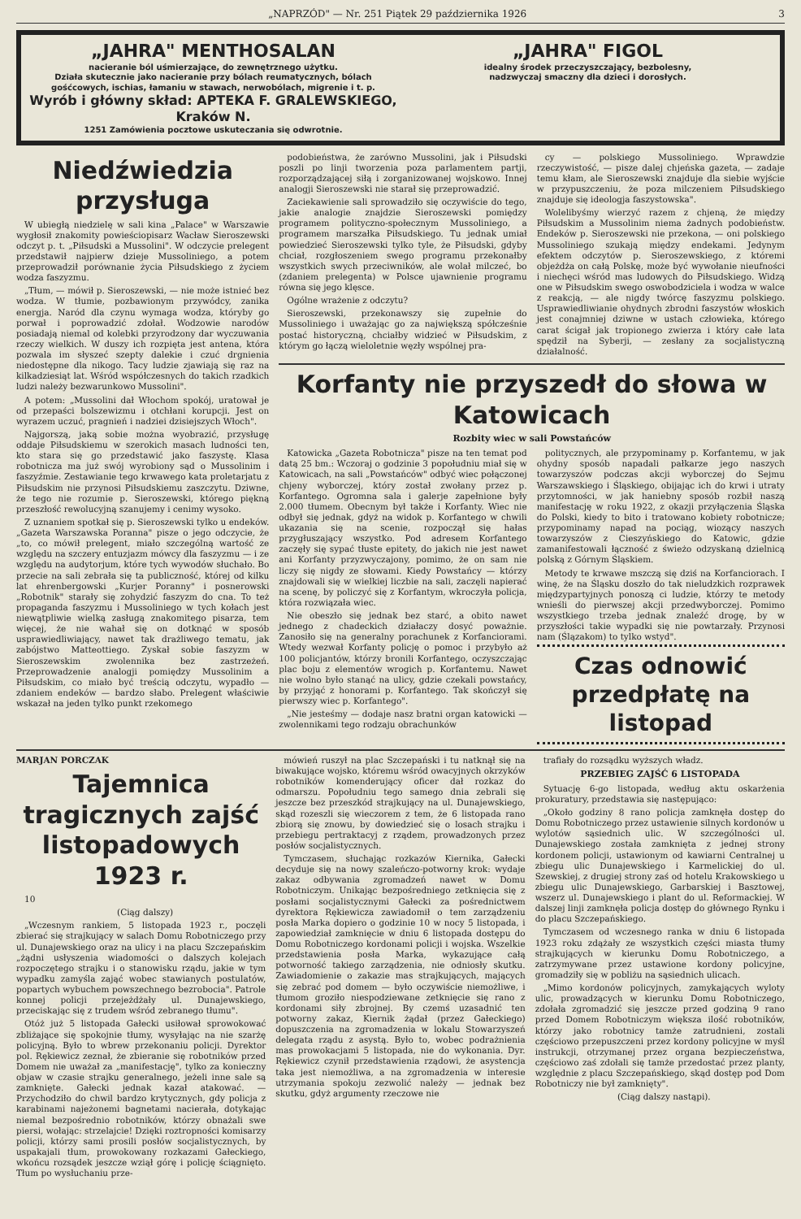„NAPRZÓD" — Nr. 251 Piątek 29 października 1926 3
„JAHRA" MENTHOSALAN
nacieranie ból uśmierzające, do zewnętrznego użytku.
Działa skutecznie jako nacieranie przy bólach reumatycznych, bólach gośćcowych, ischias, łamaniu w stawach, nerwobólach, migrenie i t. p.
Wyrób i główny skład: APTEKA F. GRALEWSKIEGO, Kraków N.
1251 Zamówienia pocztowe uskuteczania się odwrotnie.
„JAHRA" FIGOL
idealny środek przeczyszczający, bezbolesny,
nadzwyczaj smaczny dla dzieci i dorosłych.
Niedźwiedzia przysługa
W ubiegłą niedzielę w sali kina „Palace" w Warszawie wygłosił znakomity powieściopisarz Wacław Sieroszewski odczyt p. t. „Piłsudski a Mussolini". W odczycie prelegent przedstawił najpierw dzieje Mussoliniego, a potem przeprowadził porównanie życia Piłsudskiego z życiem wodza faszyzmu.
„Tłum, — mówił p. Sieroszewski, — nie może istnieć bez wodza. W tłumie, pozbawionym przywódcy, zanika energja. Naród dla czynu wymaga wodza, któryby go porwał i poprowadzić zdołał. Wodzowie narodów posiadają niemal od kolebki przyrodzony dar wyczuwania rzeczy wielkich. W duszy ich rozpięta jest antena, która pozwala im słyszeć szepty dalekie i czuć drgnienia niedostępne dla nikogo. Tacy ludzie zjawiają się raz na kilkadziesiąt lat. Wśród współczesnych do takich rzadkich ludzi należy bezwarunkowo Mussolini".
A potem: „Mussolini dał Włochom spokój, uratował je od przepaści bolszewizmu i otchłani korupcji. Jest on wyrazem uczuć, pragnień i nadziei dzisiejszych Włoch".
Najgorszą, jaką sobie można wyobrazić, przysługę oddaje Piłsudskiemu w szerokich masach ludności ten, kto stara się go przedstawić jako faszystę. Klasa robotnicza ma już swój wyrobiony sąd o Mussolinim i faszyźmie. Zestawianie tego krwawego kata proletarjatu z Piłsudskim nie przynosi Piłsudskiemu zaszczytu. Dziwne, że tego nie rozumie p. Sieroszewski, którego piękną przeszłość rewolucyjną szanujemy i cenimy wysoko.
Z uznaniem spotkał się p. Sieroszewski tylko u endeków. „Gazeta Warszawska Poranna" pisze o jego odczycie, że „to, co mówił prelegent, miało szczególną wartość ze względu na szczery entuzjazm mówcy dla faszyzmu — i ze względu na audytorjum, które tych wywodów słuchało. Bo przecie na sali zebrała się ta publiczność, której od kilku lat ehrenbergowski „Kurjer Poranny" i posnerowski „Robotnik" starały się zohydzić faszyzm do cna. To też propaganda faszyzmu i Mussoliniego w tych kołach jest niewątpliwie wielką zasługą znakomitego pisarza, tem więcej, że nie wahał się on dotknąć w sposób usprawiedliwiający, nawet tak drażliwego tematu, jak zabójstwo Matteottiego. Zyskał sobie faszyzm w Sieroszewskim zwolennika bez zastrzeżeń. Przeprowadzenie analogji pomiędzy Mussolinim a Piłsudskim, co miało być treścią odczytu, wypadło — zdaniem endeków — bardzo słabo. Prelegent właściwie wskazał na jeden tylko punkt rzekomego
podobieństwa, że zarówno Mussolini, jak i Piłsudski poszli po linji tworzenia poza parlamentem partji, rozporządzającej siłą i zorganizowanej wojskowo. Innej analogji Sieroszewski nie starał się przeprowadzić.
Zaciekawienie sali sprowadziło się oczywiście do tego, jakie analogie znajdzie Sieroszewski pomiędzy programem polityczno-społecznym Mussoliniego, a programem marszałka Piłsudskiego. Tu jednak umiał powiedzieć Sieroszewski tylko tyle, że Piłsudski, gdyby chciał, rozgłoszeniem swego programu przekonałby wszystkich swych przeciwników, ale wolał milczeć, bo (zdaniem prelegenta) w Polsce ujawnienie programu równa się jego klęsce.
Ogólne wrażenie z odczytu?
Sieroszewski, przekonawszy się zupełnie do Mussoliniego i uważając go za największą spółcześnie postać historyczną, chciałby widzieć w Piłsudskim, z którym go łączą wieloletnie węzły wspólnej pra-
cy — polskiego Mussoliniego. Wprawdzie rzeczywistość, — pisze dalej chjeńska gazeta, — zadaje temu kłam, ale Sieroszewski znajduje dla siebie wyjście w przypuszczeniu, że poza milczeniem Piłsudskiego znajduje się ideologja faszystowska".
Wolelibyśmy wierzyć razem z chjeną, że między Piłsudskim a Mussolinim niema żadnych podobieństw. Endeków p. Sieroszewski nie przekona, — oni polskiego Mussoliniego szukają między endekami. Jedynym efektem odczytów p. Sieroszewskiego, z któremi objeżdża on całą Polskę, może być wywołanie nieufności i niechęci wśród mas ludowych do Piłsudskiego. Widzą one w Piłsudskim swego oswobodziciela i wodza w walce z reakcją, — ale nigdy twórcę faszyzmu polskiego. Usprawiedliwianie ohydnych zbrodni faszystów włoskich jest conajmniej dziwne w ustach człowieka, którego carat ścigał jak tropionego zwierza i który całe lata spędził na Syberji, — zesłany za socjalistyczną działalność.
Korfanty nie przyszedł do słowa w Katowicach
Rozbity wiec w sali Powstańców
Katowicka „Gazeta Robotnicza" pisze na ten temat pod datą 25 bm.: Wczoraj o godzinie 3 popołudniu miał się w Katowicach, na sali „Powstańców" odbyć wiec połączonej chjeny wyborczej, który został zwołany przez p. Korfantego. Ogromna sala i galerje zapełnione były 2.000 tłumem. Obecnym był także i Korfanty. Wiec nie odbył się jednak, gdyż na widok p. Korfantego w chwili ukazania się na scenie, rozpoczął się hałas przygłuszający wszystko. Pod adresem Korfantego zaczęły się sypać tłuste epitety, do jakich nie jest nawet ani Korfanty przyzwyczajony, pomimo, że on sam nie liczy się nigdy ze słowami. Kiedy Powstańcy — którzy znajdowali się w wielkiej liczbie na sali, zaczęli napierać na scenę, by policzyć się z Korfantym, wkroczyła policja, która rozwiązała wiec.
Nie obeszło się jednak bez starć, a obito nawet jednego z chadeckich działaczy dosyć poważnie. Zanosiło się na generalny porachunek z Korfanciorami. Wtedy wezwał Korfanty policję o pomoc i przybyło aż 100 policjantów, którzy bronili Korfantego, oczyszczając plac boju z elementów wrogich p. Korfantemu. Nawet nie wolno było stanąć na ulicy, gdzie czekali powstańcy, by przyjąć z honorami p. Korfantego. Tak skończył się pierwszy wiec p. Korfantego".
„Nie jesteśmy — dodaje nasz bratni organ katowicki — zwolennikami tego rodzaju obrachunków
politycznych, ale przypominamy p. Korfantemu, w jak ohydny sposób napadali pałkarze jego naszych towarzyszów podczas akcji wyborczej do Sejmu Warszawskiego i Śląskiego, obijając ich do krwi i utraty przytomności, w jak haniebny sposób rozbił naszą manifestację w roku 1922, z okazji przyłączenia Śląska do Polski, kiedy to bito i tratowano kobiety robotnicze; przypominamy napad na pociąg, wiozący naszych towarzyszów z Cieszyńskiego do Katowic, gdzie zamanifestowali łączność z świeżo odzyskaną dzielnicą polską z Górnym Śląskiem.
Metody te krwawe mszczą się dziś na Korfanciorach. I winę, że na Śląsku doszło do tak nieludzkich rozprawek międzypartyjnych ponoszą ci ludzie, którzy te metody wnieśli do pierwszej akcji przedwyborczej. Pomimo wszystkiego trzeba jednak znaleźć drogę, by w przyszłości takie wypadki się nie powtarzały. Przynosi nam (Ślązakom) to tylko wstyd".
Czas odnowić przedpłatę na listopad
MARJAN PORCZAK
Tajemnica tragicznych zajść listopadowych 1923 r.
10
(Ciąg dalszy)
„Wczesnym rankiem, 5 listopada 1923 r., poczęli zbierać się strajkujący w salach Domu Robotniczego przy ul. Dunajewskiego oraz na ulicy i na placu Szczepańskim „żądni usłyszenia wiadomości o dalszych kolejach rozpoczętego strajku i o stanowisku rządu, jakie w tym wypadku zamyśla zająć wobec stawianych postulatów, popartych wybuchem powszechnego bezrobocia". Patrole konnej policji przejeżdżały ul. Dunajewskiego, przeciskając się z trudem wśród zebranego tłumu".
Otóż już 5 listopada Gałecki usiłował sprowokować zbliżające się spokojnie tłumy, wysyłając na nie szarżę policyjną. Było to wbrew przekonaniu policji. Dyrektor pol. Rękiewicz zeznał, że zbieranie się robotników przed Domem nie uważał za „manifestację", tylko za konieczny objaw w czasie strajku generalnego, jeżeli inne sale są zamknięte. Gałecki jednak kazał atakować. — Przychodziło do chwil bardzo krytycznych, gdy policja z karabinami najeżonemi bagnetami nacierała, dotykając niemal bezpośrednio robotników, którzy obnażali swe piersi, wołając: strzelajcie! Dzięki roztropności komisarzy policji, którzy sami prosili posłów socjalistycznych, by uspakajali tłum, prowokowany rozkazami Gałeckiego, wkońcu rozsądek jeszcze wziął górę i policję ściągnięto. Tłum po wysłuchaniu prze-
mówień ruszył na plac Szczepański i tu natknął się na biwakujące wojsko, któremu wśród owacyjnych okrzyków robotników komenderujący oficer dał rozkaz do odmarszu. Popołudniu tego samego dnia zebrali się jeszcze bez przeszkód strajkujący na ul. Dunajewskiego, skąd rozeszli się wieczorem z tem, że 6 listopada rano zbiorą się znowu, by dowiedzieć się o losach strajku i przebiegu pertraktacyj z rządem, prowadzonych przez posłów socjalistycznych.
Tymczasem, słuchając rozkazów Kiernika, Gałecki decyduje się na nowy szaleńczo-potworny krok: wydaje zakaz odbywania zgromadzeń nawet w Domu Robotniczym. Unikając bezpośredniego zetknięcia się z posłami socjalistycznymi Gałecki za pośrednictwem dyrektora Rękiewicza zawiadomił o tem zarządzeniu posła Marka dopiero o godzinie 10 w nocy 5 listopada, i zapowiedział zamknięcie w dniu 6 listopada dostępu do Domu Robotniczego kordonami policji i wojska. Wszelkie przedstawienia posła Marka, wykazujące całą potworność takiego zarządzenia, nie odniosły skutku. Zawiadomienie o zakazie mas strajkujących, mających się zebrać pod domem — było oczywiście niemożliwe, i tłumom groziło niespodziewane zetknięcie się rano z kordonami siły zbrojnej. By czemś uzasadnić ten potworny zakaz, Kiernik żądał (przez Gałeckiego) dopuszczenia na zgromadzenia w lokalu Stowarzyszeń delegata rządu z asystą. Było to, wobec podrażnienia mas prowokacjami 5 listopada, nie do wykonania. Dyr. Rękiewicz czynił przedstawienia rządowi, że asystencja taka jest niemożliwa, a na zgromadzenia w interesie utrzymania spokoju zezwolić należy — jednak bez skutku, gdyż argumenty rzeczowe nie
trafiały do rozsądku wyższych władz.
PRZEBIEG ZAJŚĆ 6 LISTOPADA
Sytuację 6-go listopada, według aktu oskarżenia prokuratury, przedstawia się następująco:
„Około godziny 8 rano policja zamknęła dostęp do Domu Robotniczego przez ustawienie silnych kordonów u wylotów sąsiednich ulic. W szczególności ul. Dunajewskiego została zamknięta z jednej strony kordonem policji, ustawionym od kawiarni Centralnej u zbiegu ulic Dunajewskiego i Karmelickiej do ul. Szewskiej, z drugiej strony zaś od hotelu Krakowskiego u zbiegu ulic Dunajewskiego, Garbarskiej i Basztowej, wszerz ul. Dunajewskiego i plant do ul. Reformackiej. W dalszej linji zamknęła policja dostęp do głównego Rynku i do placu Szczepańskiego.
Tymczasem od wczesnego ranka w dniu 6 listopada 1923 roku zdążały ze wszystkich części miasta tłumy strajkujących w kierunku Domu Robotniczego, a zatrzymywane przez ustawione kordony policyjne, gromadziły się w pobliżu na sąsiednich ulicach.
„Mimo kordonów policyjnych, zamykających wyloty ulic, prowadzących w kierunku Domu Robotniczego, zdołała zgromadzić się jeszcze przed godziną 9 rano przed Domem Robotniczym większa ilość robotników, którzy jako robotnicy tamże zatrudnieni, zostali częściowo przepuszczeni przez kordony policyjne w myśl instrukcji, otrzymanej przez organa bezpieczeństwa, częściowo zaś zdołali się tamże przedostać przez planty, względnie z placu Szczepańskiego, skąd dostęp pod Dom Robotniczy nie był zamknięty".
(Ciąg dalszy nastąpi).